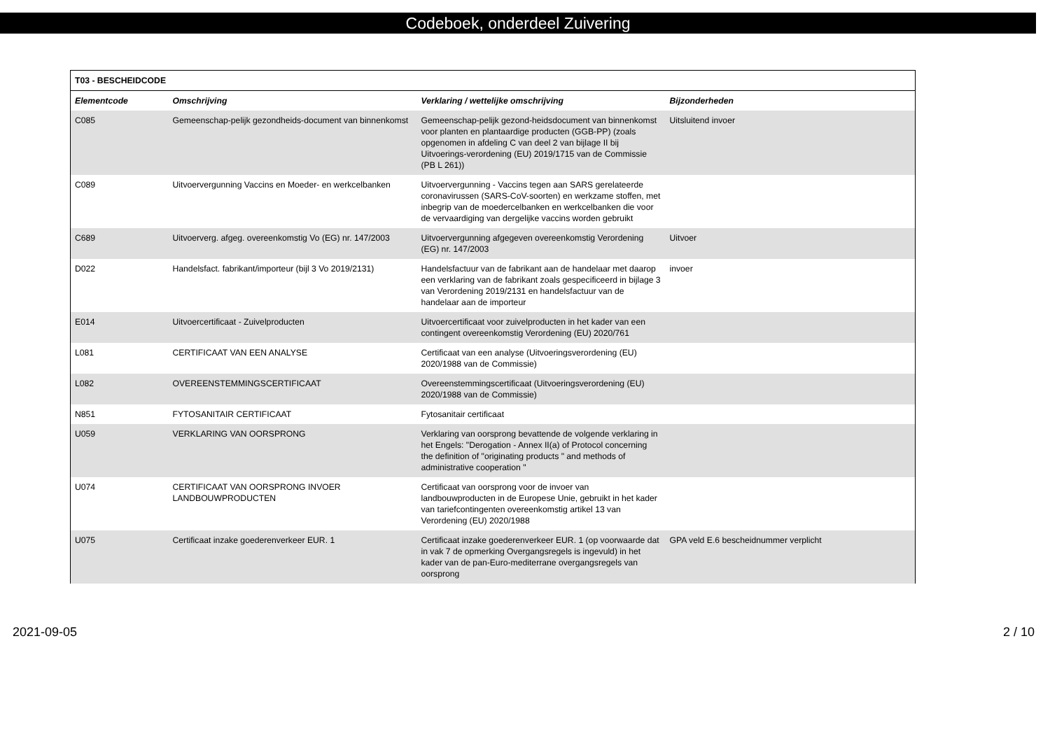Codeboek, onderdeel Zuivering
| T03 - BESCHEIDCODE | | | |
| --- | --- | --- | --- |
| Elementcode | Omschrijving | Verklaring / wettelijke omschrijving | Bijzonderheden |
| C085 | Gemeenschap-pelijk gezondheids-document van binnenkomst | Gemeenschap-pelijk gezond-heidsdocument van binnenkomst voor planten en plantaardige producten (GGB-PP) (zoals opgenomen in afdeling C van deel 2 van bijlage II bij Uitvoerings-verordening (EU) 2019/1715 van de Commissie (PB L 261)) | Uitsluitend invoer |
| C089 | Uitvoervergunning Vaccins en Moeder- en werkcelbanken | Uitvoervergunning - Vaccins tegen aan SARS gerelateerde coronavirussen (SARS-CoV-soorten) en werkzame stoffen, met inbegrip van de moedercelbanken en werkcelbanken die voor de vervaardiging van dergelijke vaccins worden gebruikt | |
| C689 | Uitvoerverg. afgeg. overeenkomstig Vo (EG) nr. 147/2003 | Uitvoervergunning afgegeven overeenkomstig Verordening (EG) nr. 147/2003 | Uitvoer |
| D022 | Handelsfact. fabrikant/importeur (bijl 3 Vo 2019/2131) | Handelsfactuur van de fabrikant aan de handelaar met daarop een verklaring van de fabrikant zoals gespecificeerd in bijlage 3 van Verordening 2019/2131 en handelsfactuur van de handelaar aan de importeur | invoer |
| E014 | Uitvoercertificaat - Zuivelproducten | Uitvoercertificaat voor zuivelproducten in het kader van een contingent overeenkomstig Verordening (EU) 2020/761 | |
| L081 | CERTIFICAAT VAN EEN ANALYSE | Certificaat van een analyse (Uitvoeringsverordening (EU) 2020/1988 van de Commissie) | |
| L082 | OVEREENSTEMMINGSCERTIFICAAT | Overeenstemmingscertificaat (Uitvoeringsverordening (EU) 2020/1988 van de Commissie) | |
| N851 | FYTOSANITAIR CERTIFICAAT | Fytosanitair certificaat | |
| U059 | VERKLARING VAN OORSPRONG | Verklaring van oorsprong bevattende de volgende verklaring in het Engels: "Derogation - Annex II(a) of Protocol concerning the definition of "originating products " and methods of administrative cooperation " | |
| U074 | CERTIFICAAT VAN OORSPRONG INVOER LANDBOUWPRODUCTEN | Certificaat van oorsprong voor de invoer van landbouwproducten in de Europese Unie, gebruikt in het kader van tariefcontingenten overeenkomstig artikel 13 van Verordening (EU) 2020/1988 | |
| U075 | Certificaat inzake goederenverkeer EUR. 1 | Certificaat inzake goederenverkeer EUR. 1 (op voorwaarde dat in vak 7 de opmerking Overgangsregels is ingevuld) in het kader van de pan-Euro-mediterrane overgangsregels van oorsprong | GPA veld E.6 bescheidnummer verplicht |
2021-09-05 2 / 10